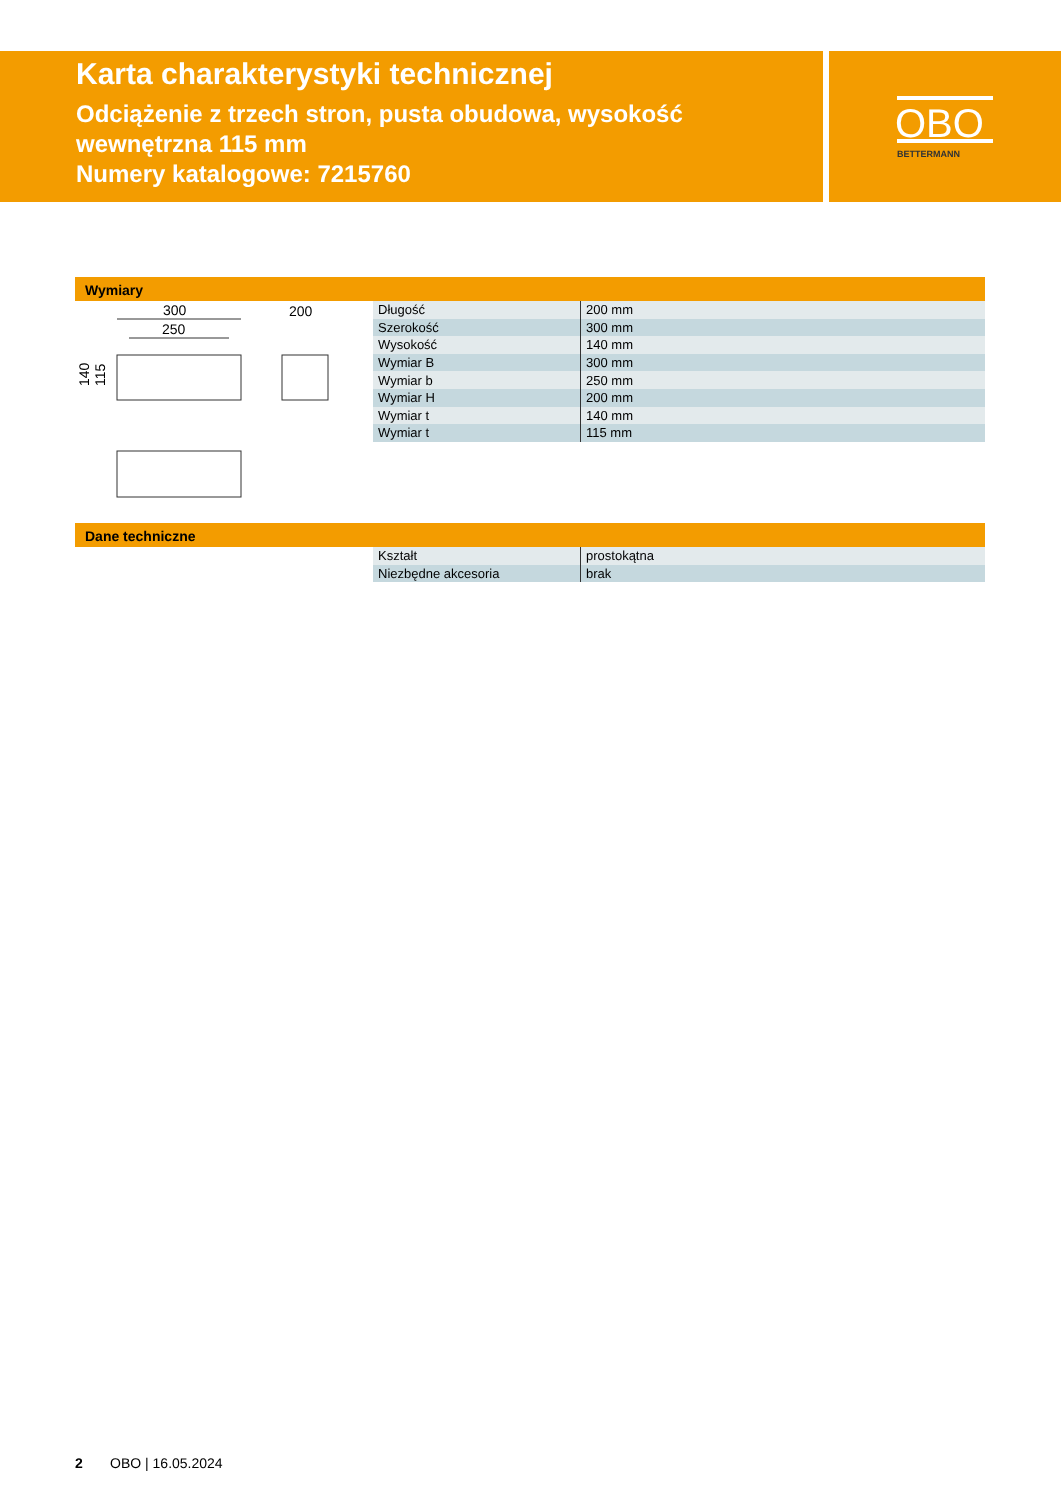Karta charakterystyki technicznej
Odciążenie z trzech stron, pusta obudowa, wysokość wewnętrzna 115 mm
Numery katalogowe: 7215760
OBO
BETTERMANN
Wymiary
300
250
200
140
115
| Długość | 200 mm |
| Szerokość | 300 mm |
| Wysokość | 140 mm |
| Wymiar B | 300 mm |
| Wymiar b | 250 mm |
| Wymiar H | 200 mm |
| Wymiar t | 140 mm |
| Wymiar t | 115 mm |
Dane techniczne
| Kształt | prostokątna |
| Niezbędne akcesoria | brak |
2 OBO | 16.05.2024